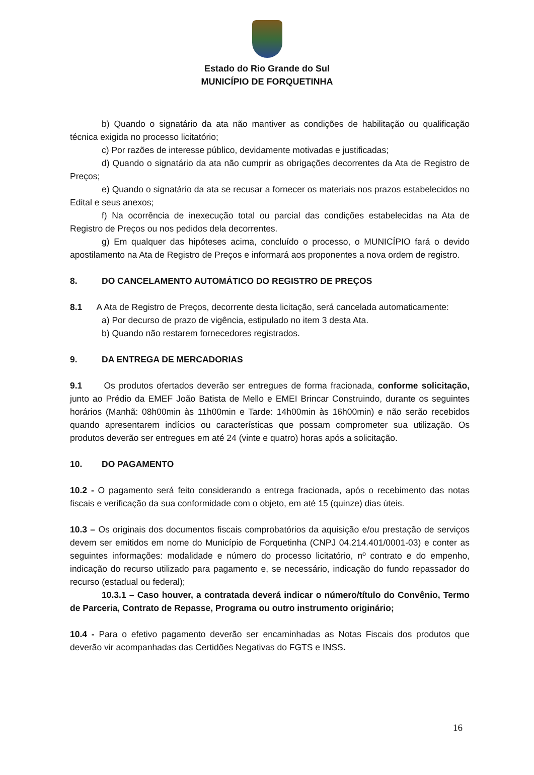Estado do Rio Grande do Sul
MUNICÍPIO DE FORQUETINHA
b) Quando o signatário da ata não mantiver as condições de habilitação ou qualificação técnica exigida no processo licitatório;
c) Por razões de interesse público, devidamente motivadas e justificadas;
d) Quando o signatário da ata não cumprir as obrigações decorrentes da Ata de Registro de Preços;
e) Quando o signatário da ata se recusar a fornecer os materiais nos prazos estabelecidos no Edital e seus anexos;
f) Na ocorrência de inexecução total ou parcial das condições estabelecidas na Ata de Registro de Preços ou nos pedidos dela decorrentes.
g) Em qualquer das hipóteses acima, concluído o processo, o MUNICÍPIO fará o devido apostilamento na Ata de Registro de Preços e informará aos proponentes a nova ordem de registro.
8. DO CANCELAMENTO AUTOMÁTICO DO REGISTRO DE PREÇOS
8.1 A Ata de Registro de Preços, decorrente desta licitação, será cancelada automaticamente:
a) Por decurso de prazo de vigência, estipulado no item 3 desta Ata.
b) Quando não restarem fornecedores registrados.
9. DA ENTREGA DE MERCADORIAS
9.1 Os produtos ofertados deverão ser entregues de forma fracionada, conforme solicitação, junto ao Prédio da EMEF João Batista de Mello e EMEI Brincar Construindo, durante os seguintes horários (Manhã: 08h00min às 11h00min e Tarde: 14h00min às 16h00min) e não serão recebidos quando apresentarem indícios ou características que possam comprometer sua utilização. Os produtos deverão ser entregues em até 24 (vinte e quatro) horas após a solicitação.
10. DO PAGAMENTO
10.2 - O pagamento será feito considerando a entrega fracionada, após o recebimento das notas fiscais e verificação da sua conformidade com o objeto, em até 15 (quinze) dias úteis.
10.3 – Os originais dos documentos fiscais comprobatórios da aquisição e/ou prestação de serviços devem ser emitidos em nome do Município de Forquetinha (CNPJ 04.214.401/0001-03) e conter as seguintes informações: modalidade e número do processo licitatório, nº contrato e do empenho, indicação do recurso utilizado para pagamento e, se necessário, indicação do fundo repassador do recurso (estadual ou federal);
10.3.1 – Caso houver, a contratada deverá indicar o número/título do Convênio, Termo de Parceria, Contrato de Repasse, Programa ou outro instrumento originário;
10.4 - Para o efetivo pagamento deverão ser encaminhadas as Notas Fiscais dos produtos que deverão vir acompanhadas das Certidões Negativas do FGTS e INSS.
16